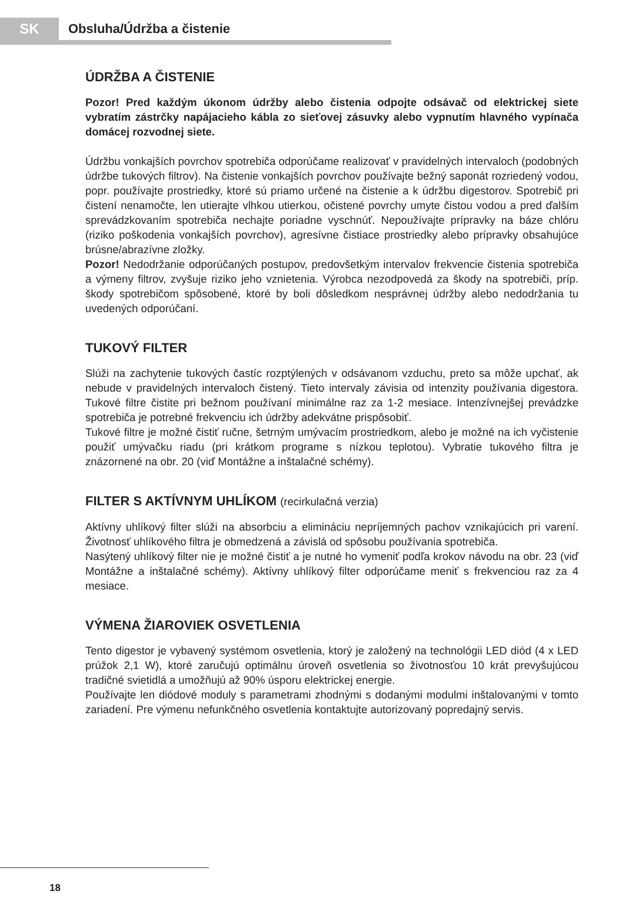SK Obsluha/Údržba a čistenie
ÚDRŽBA A ČISTENIE
Pozor! Pred každým úkonom údržby alebo čistenia odpojte odsávač od elektrickej siete vybratím zástrčky napájacieho kábla zo sieťovej zásuvky alebo vypnutím hlavného vypínača domácej rozvodnej siete.
Údržbu vonkajších povrchov spotrebiča odporúčame realizovať v pravidelných intervaloch (podobných údržbe tukových filtrov). Na čistenie vonkajších povrchov používajte bežný saponát rozriedený vodou, popr. používajte prostriedky, ktoré sú priamo určené na čistenie a k údržbu digestorov. Spotrebič pri čistení nenamočte, len utierajte vlhkou utierkou, očistené povrchy umyte čistou vodou a pred ďalším sprevádzkovaním spotrebiča nechajte poriadne vyschnúť. Nepoužívajte prípravky na báze chlóru (riziko poškodenia vonkajších povrchov), agresívne čistiace prostriedky alebo prípravky obsahujúce brúsne/abrazívne zložky.
Pozor! Nedodržanie odporúčaných postupov, predovšetkým intervalov frekvencie čistenia spotrebiča a výmeny filtrov, zvyšuje riziko jeho vznietenia. Výrobca nezodpovedá za škody na spotrebiči, príp. škody spotrebičom spôsobené, ktoré by boli dôsledkom nesprávnej údržby alebo nedodržania tu uvedených odporúčaní.
TUKOVÝ FILTER
Slúži na zachytenie tukových častíc rozptýlených v odsávanom vzduchu, preto sa môže upchať, ak nebude v pravidelných intervaloch čistený. Tieto intervaly závisia od intenzity používania digestora. Tukové filtre čistite pri bežnom používaní minimálne raz za 1-2 mesiace. Intenzívnejšej prevádzke spotrebiča je potrebné frekvenciu ich údržby adekvátne prispôsobiť.
Tukové filtre je možné čistiť ručne, šetrným umývacím prostriedkom, alebo je možné na ich vyčistenie použiť umývačku riadu (pri krátkom programe s nízkou teplotou). Vybratie tukového filtra je znázornené na obr. 20 (viď Montážne a inštalačné schémy).
FILTER S AKTÍVNYM UHLÍKOM (recirkulačná verzia)
Aktívny uhlíkový filter slúži na absorbciu a elimináciu nepríjemných pachov vznikajúcich pri varení. Životnosť uhlíkového filtra je obmedzená a závislá od spôsobu používania spotrebiča.
Nasýtený uhlíkový filter nie je možné čistiť a je nutné ho vymeniť podľa krokov návodu na obr. 23 (viď Montážne a inštalačné schémy). Aktívny uhlíkový filter odporúčame meniť s frekvenciou raz za 4 mesiace.
VÝMENA ŽIAROVIEK OSVETLENIA
Tento digestor je vybavený systémom osvetlenia, ktorý je založený na technológii LED diód (4 x LED prúžok 2,1 W), ktoré zaručujú optimálnu úroveň osvetlenia so životnosťou 10 krát prevyšujúcou tradičné svietidlá a umožňujú až 90% úsporu elektrickej energie.
Používajte len diódové moduly s parametrami zhodnými s dodanými modulmi inštalovanými v tomto zariadení. Pre výmenu nefunkčného osvetlenia kontaktujte autorizovaný popredajný servis.
18